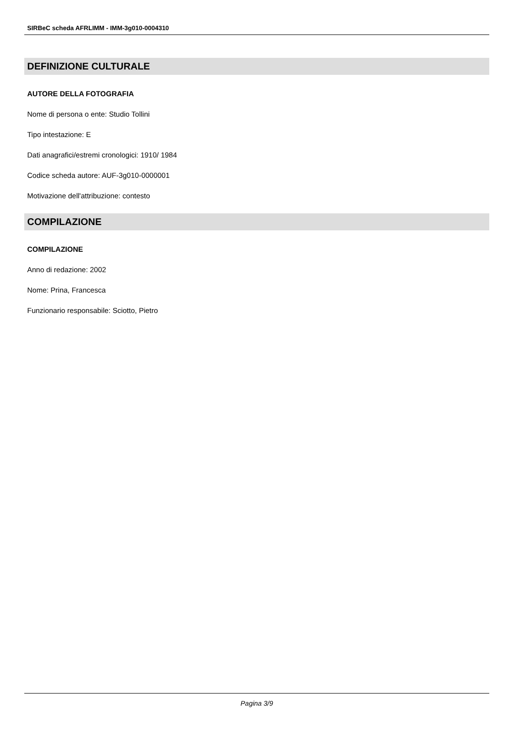SIRBeC scheda AFRLIMM - IMM-3g010-0004310
DEFINIZIONE CULTURALE
AUTORE DELLA FOTOGRAFIA
Nome di persona o ente: Studio Tollini
Tipo intestazione: E
Dati anagrafici/estremi cronologici: 1910/ 1984
Codice scheda autore: AUF-3g010-0000001
Motivazione dell'attribuzione: contesto
COMPILAZIONE
COMPILAZIONE
Anno di redazione: 2002
Nome: Prina, Francesca
Funzionario responsabile: Sciotto, Pietro
Pagina 3/9